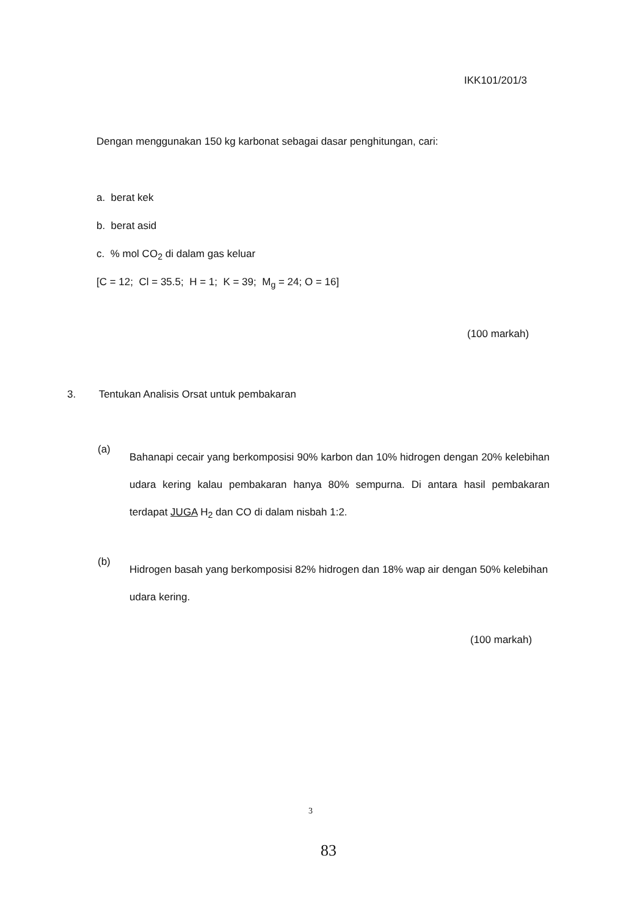IKK101/201/3
Dengan menggunakan 150 kg karbonat sebagai dasar penghitungan, cari:
a. berat kek
b. berat asid
c. % mol CO<sub>2</sub> di dalam gas keluar
[C = 12; Cl = 35.5; H = 1; K = 39; M<sub>g</sub> = 24; O = 16]
(100 markah)
3. Tentukan Analisis Orsat untuk pembakaran
(a)
Bahanapi cecair yang berkomposisi 90% karbon dan 10% hidrogen dengan 20% kelebihan udara kering kalau pembakaran hanya 80% sempurna. Di antara hasil pembakaran terdapat JUGA H<sub>2</sub> dan CO di dalam nisbah 1:2.
(b)
Hidrogen basah yang berkomposisi 82% hidrogen dan 18% wap air dengan 50% kelebihan udara kering.
(100 markah)
3
83